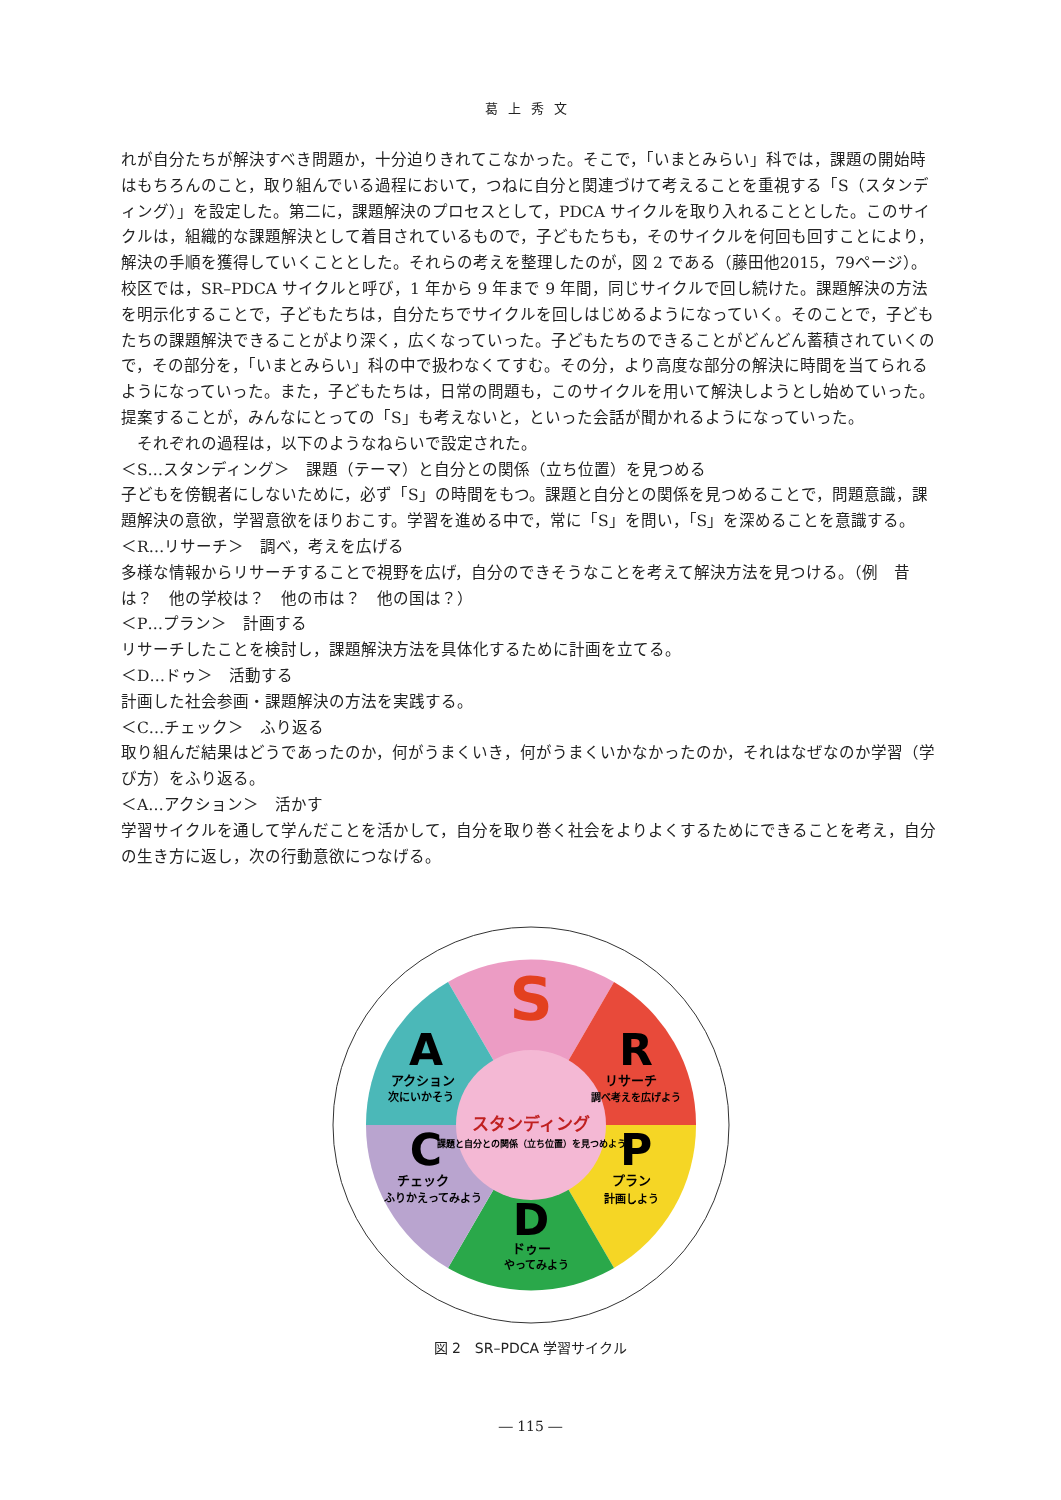葛上秀文
れが自分たちが解決すべき問題か，十分迫りきれてこなかった。そこで，「いまとみらい」科では，課題の開始時はもちろんのこと，取り組んでいる過程において，つねに自分と関連づけて考えることを重視する「S（スタンディング）」を設定した。第二に，課題解決のプロセスとして，PDCA サイクルを取り入れることとした。このサイクルは，組織的な課題解決として着目されているもので，子どもたちも，そのサイクルを何回も回すことにより，解決の手順を獲得していくこととした。それらの考えを整理したのが，図 2 である（藤田他2015，79ページ）。校区では，SR–PDCA サイクルと呼び，1 年から 9 年まで 9 年間，同じサイクルで回し続けた。課題解決の方法を明示化することで，子どもたちは，自分たちでサイクルを回しはじめるようになっていく。そのことで，子どもたちの課題解決できることがより深く，広くなっていった。子どもたちのできることがどんどん蓄積されていくので，その部分を，「いまとみらい」科の中で扱わなくてすむ。その分，より高度な部分の解決に時間を当てられるようになっていった。また，子どもたちは，日常の問題も，このサイクルを用いて解決しようとし始めていった。提案することが，みんなにとっての「S」も考えないと，といった会話が聞かれるようになっていった。
　それぞれの過程は，以下のようなねらいで設定された。
＜S…スタンディング＞　課題（テーマ）と自分との関係（立ち位置）を見つめる
子どもを傍観者にしないために，必ず「S」の時間をもつ。課題と自分との関係を見つめることで，問題意識，課題解決の意欲，学習意欲をほりおこす。学習を進める中で，常に「S」を問い，「S」を深めることを意識する。
＜R…リサーチ＞　調べ，考えを広げる
多様な情報からリサーチすることで視野を広げ，自分のできそうなことを考えて解決方法を見つける。（例　昔は？　他の学校は？　他の市は？　他の国は？）
＜P…プラン＞　計画する
リサーチしたことを検討し，課題解決方法を具体化するために計画を立てる。
＜D…ドゥ＞　活動する
計画した社会参画・課題解決の方法を実践する。
＜C…チェック＞　ふり返る
取り組んだ結果はどうであったのか，何がうまくいき，何がうまくいかなかったのか，それはなぜなのか学習（学び方）をふり返る。
＜A…アクション＞　活かす
学習サイクルを通して学んだことを活かして，自分を取り巻く社会をよりよくするためにできることを考え，自分の生き方に返し，次の行動意欲につなげる。
S
R
リサーチ
調べ考えを広げよう
P
プラン
計画しよう
D
ドゥー
やってみよう
C
チェック
ふりかえってみよう
A
アクション
次にいかそう
スタンディング
課題と自分との関係（立ち位置）を見つめよう
図 2　SR–PDCA 学習サイクル
― 115 ―